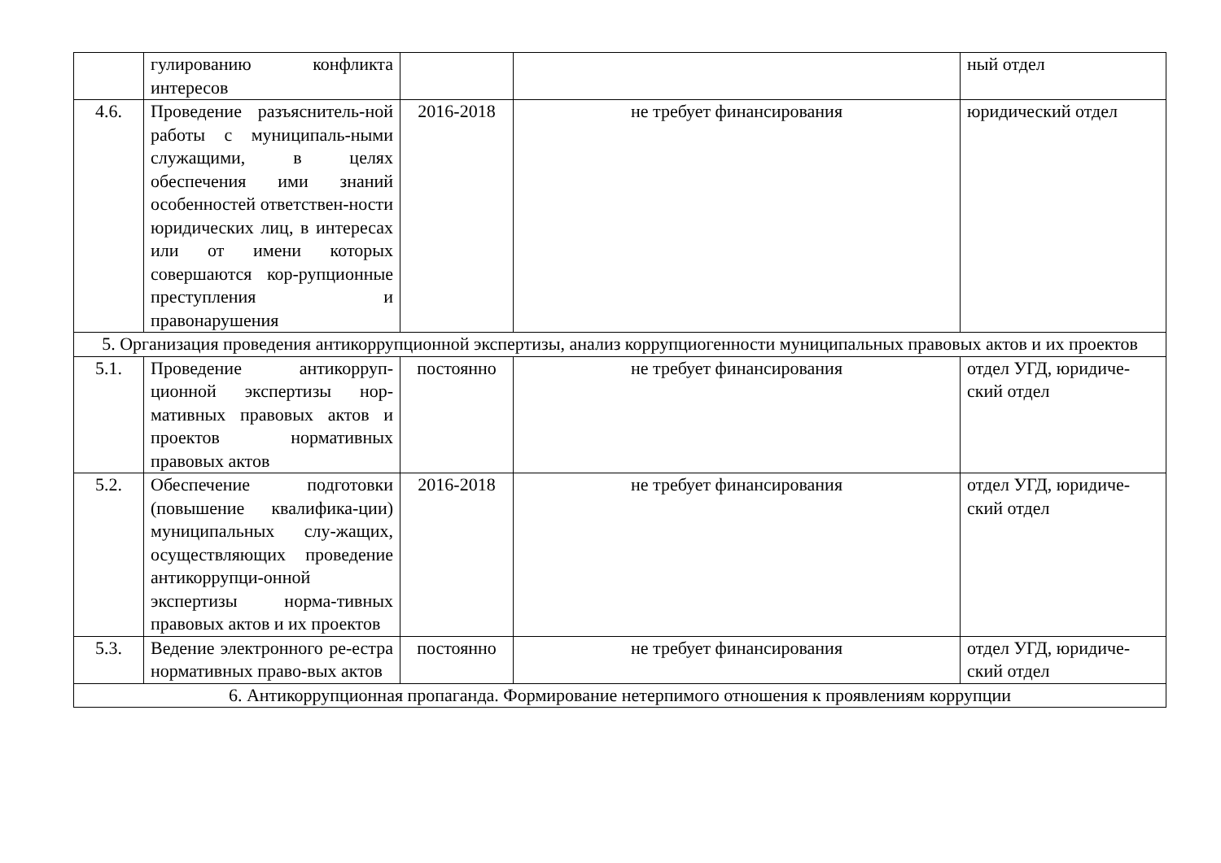| | гулированию конфликта интересов | | | ный отдел |
| 4.6. | Проведение разъяснитель-ной работы с муниципаль-ными служащими, в целях обеспечения ими знаний особенностей ответствен-ности юридических лиц, в интересах или от имени которых совершаются кор-рупционные преступления и правонарушения | 2016-2018 | не требует финансирования | юридический отдел |
| 5. Организация проведения антикоррупционной экспертизы, анализ коррупциогенности муниципальных правовых актов и их проектов | | | | |
| 5.1. | Проведение антикорруп-ционной экспертизы нор-мативных правовых актов и проектов нормативных правовых актов | постоянно | не требует финансирования | отдел УГД, юридиче-ский отдел |
| 5.2. | Обеспечение подготовки (повышение квалифика-ции) муниципальных слу-жащих, осуществляющих проведение антикоррупци-онной экспертизы норма-тивных правовых актов и их проектов | 2016-2018 | не требует финансирования | отдел УГД, юридиче-ский отдел |
| 5.3. | Ведение электронного ре-естра нормативных право-вых актов | постоянно | не требует финансирования | отдел УГД, юридиче-ский отдел |
| 6. Антикоррупционная пропаганда. Формирование нетерпимого отношения к проявлениям коррупции | | | | |